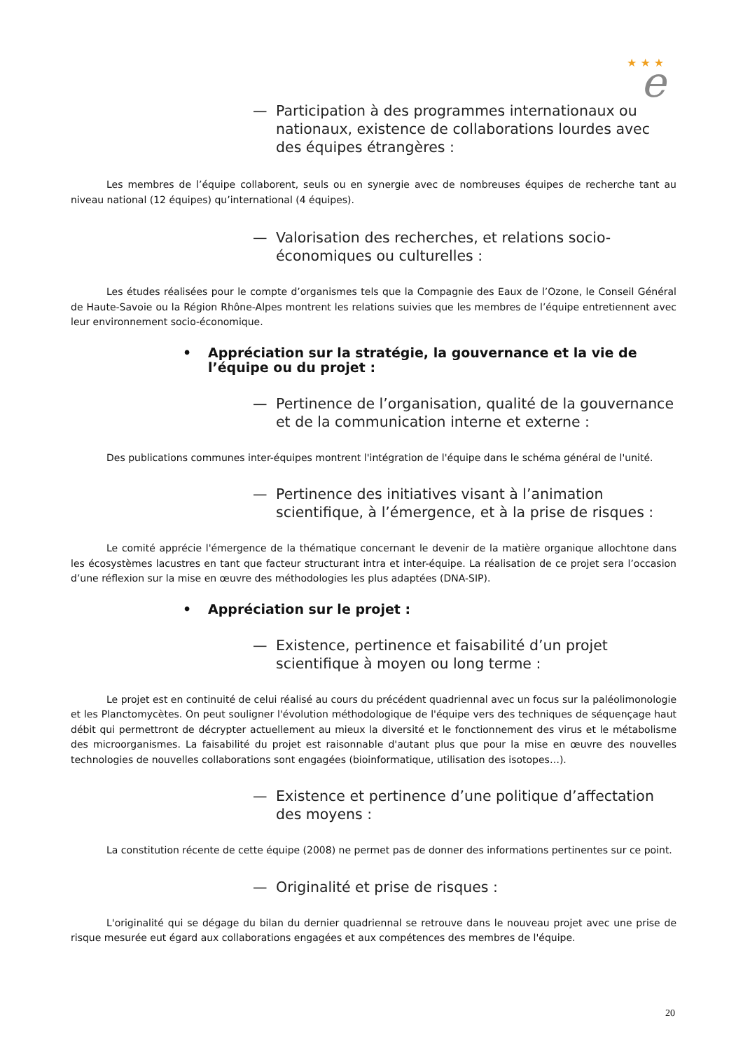★ ★ ★
e
— Participation à des programmes internationaux ou nationaux, existence de collaborations lourdes avec des équipes étrangères :
Les membres de l’équipe collaborent, seuls ou en synergie avec de nombreuses équipes de recherche tant au niveau national (12 équipes) qu’international (4 équipes).
— Valorisation des recherches, et relations socio-économiques ou culturelles :
Les études réalisées pour le compte d’organismes tels que la Compagnie des Eaux de l’Ozone, le Conseil Général de Haute-Savoie ou la Région Rhône-Alpes montrent les relations suivies que les membres de l’équipe entretiennent avec leur environnement socio-économique.
• Appréciation sur la stratégie, la gouvernance et la vie de l’équipe ou du projet :
— Pertinence de l’organisation, qualité de la gouvernance et de la communication interne et externe :
Des publications communes inter-équipes montrent l'intégration de l'équipe dans le schéma général de l'unité.
— Pertinence des initiatives visant à l’animation scientifique, à l’émergence, et à la prise de risques :
Le comité apprécie l'émergence de la thématique concernant le devenir de la matière organique allochtone dans les écosystèmes lacustres en tant que facteur structurant intra et inter-équipe. La réalisation de ce projet sera l’occasion d’une réflexion sur la mise en œuvre des méthodologies les plus adaptées (DNA-SIP).
• Appréciation sur le projet :
— Existence, pertinence et faisabilité d’un projet scientifique à moyen ou long terme :
Le projet est en continuité de celui réalisé au cours du précédent quadriennal avec un focus sur la paléolimonologie et les Planctomycètes. On peut souligner l'évolution méthodologique de l'équipe vers des techniques de séquençage haut débit qui permettront de décrypter actuellement au mieux la diversité et le fonctionnement des virus et le métabolisme des microorganismes. La faisabilité du projet est raisonnable d'autant plus que pour la mise en œuvre des nouvelles technologies de nouvelles collaborations sont engagées (bioinformatique, utilisation des isotopes…).
— Existence et pertinence d’une politique d’affectation des moyens :
La constitution récente de cette équipe (2008) ne permet pas de donner des informations pertinentes sur ce point.
— Originalité et prise de risques :
L'originalité qui se dégage du bilan du dernier quadriennal se retrouve dans le nouveau projet avec une prise de risque mesurée eut égard aux collaborations engagées et aux compétences des membres de l'équipe.
20